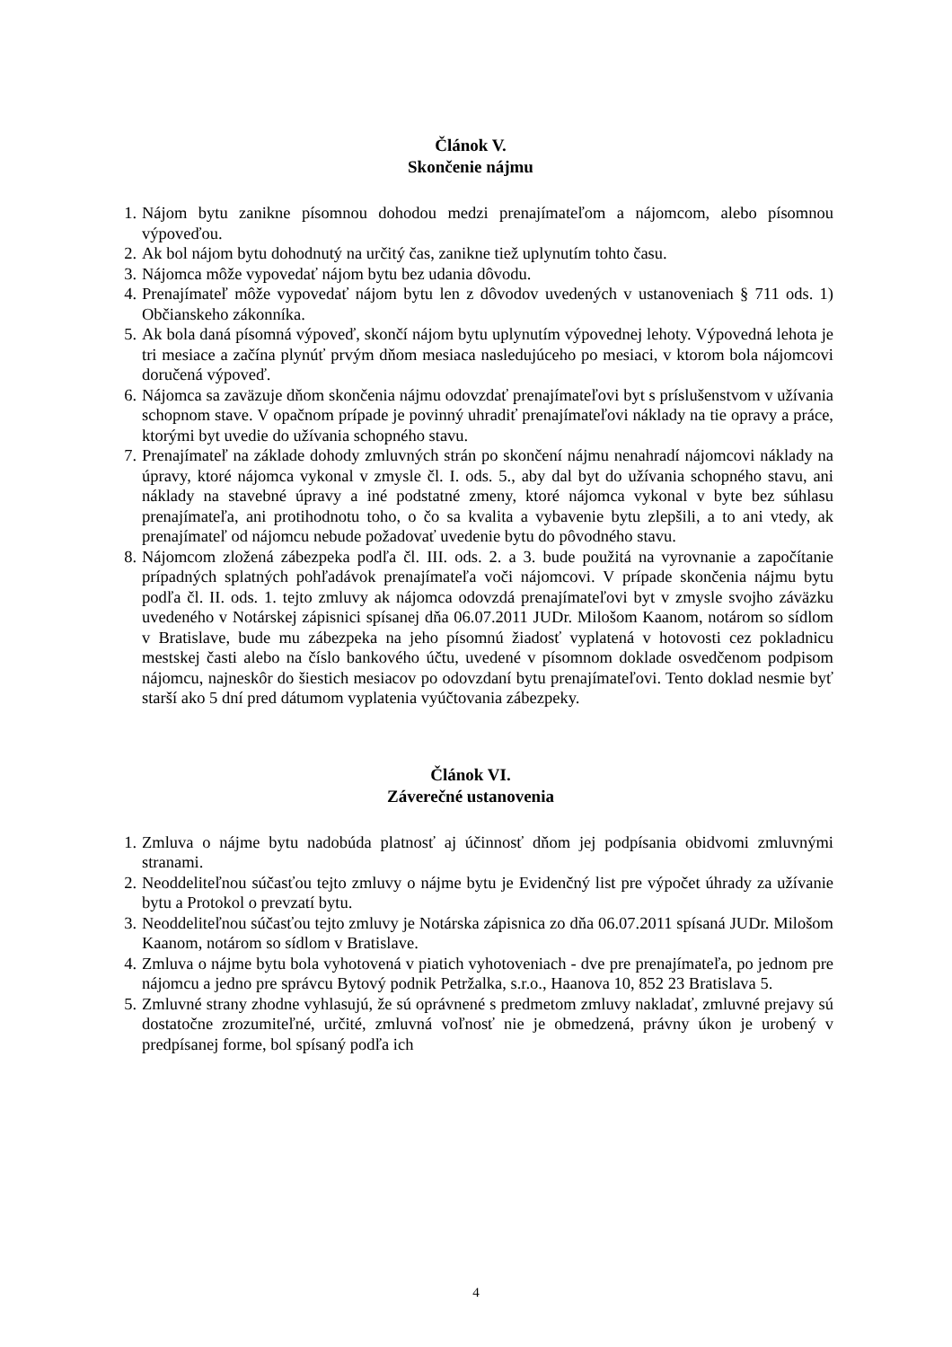Článok V.
Skončenie nájmu
1. Nájom bytu zanikne písomnou dohodou medzi prenajímateľom a nájomcom, alebo písomnou výpoveďou.
2. Ak bol nájom bytu dohodnutý na určitý čas, zanikne tiež uplynutím tohto času.
3. Nájomca môže vypovedať nájom bytu bez udania dôvodu.
4. Prenajímateľ môže vypovedať nájom bytu len z dôvodov uvedených v ustanoveniach § 711 ods. 1) Občianskeho zákonníka.
5. Ak bola daná písomná výpoveď, skončí nájom bytu uplynutím výpovednej lehoty. Výpovedná lehota je tri mesiace a začína plynúť prvým dňom mesiaca nasledujúceho po mesiaci, v ktorom bola nájomcovi doručená výpoveď.
6. Nájomca sa zaväzuje dňom skončenia nájmu odovzdať prenajímateľovi byt s príslušenstvom v užívania schopnom stave. V opačnom prípade je povinný uhradiť prenajímateľovi náklady na tie opravy a práce, ktorými byt uvedie do užívania schopného stavu.
7. Prenajímateľ na základe dohody zmluvných strán po skončení nájmu nenahradí nájomcovi náklady na úpravy, ktoré nájomca vykonal v zmysle čl. I. ods. 5., aby dal byt do užívania schopného stavu, ani náklady na stavebné úpravy a iné podstatné zmeny, ktoré nájomca vykonal v byte bez súhlasu prenajímateľa, ani protihodnotu toho, o čo sa kvalita a vybavenie bytu zlepšili, a to ani vtedy, ak prenajímateľ od nájomcu nebude požadovať uvedenie bytu do pôvodného stavu.
8. Nájomcom zložená zábezpeka podľa čl. III. ods. 2. a 3. bude použitá na vyrovnanie a započítanie prípadných splatných pohľadávok prenajímateľa voči nájomcovi. V prípade skončenia nájmu bytu podľa čl. II. ods. 1. tejto zmluvy ak nájomca odovzdá prenajímateľovi byt v zmysle svojho záväzku uvedeného v Notárskej zápisnici spísanej dňa 06.07.2011 JUDr. Milošom Kaanom, notárom so sídlom v Bratislave, bude mu zábezpeka na jeho písomnú žiadosť vyplatená v hotovosti cez pokladnicu mestskej časti alebo na číslo bankového účtu, uvedené v písomnom doklade osvedčenom podpisom nájomcu, najneskôr do šiestich mesiacov po odovzdaní bytu prenajímateľovi. Tento doklad nesmie byť starší ako 5 dní pred dátumom vyplatenia vyúčtovania zábezpeky.
Článok VI.
Záverečné ustanovenia
1. Zmluva o nájme bytu nadobúda platnosť aj účinnosť dňom jej podpísania obidvomi zmluvnými stranami.
2. Neoddeliteľnou súčasťou tejto zmluvy o nájme bytu je Evidenčný list pre výpočet úhrady za užívanie bytu a Protokol o prevzatí bytu.
3. Neoddeliteľnou súčasťou tejto zmluvy je Notárska zápisnica zo dňa 06.07.2011 spísaná JUDr. Milošom Kaanom, notárom so sídlom v Bratislave.
4. Zmluva o nájme bytu bola vyhotovená v piatich vyhotoveniach - dve pre prenajímateľa, po jednom pre nájomcu a jedno pre správcu Bytový podnik Petržalka, s.r.o., Haanova 10, 852 23 Bratislava 5.
5. Zmluvné strany zhodne vyhlasujú, že sú oprávnené s predmetom zmluvy nakladať, zmluvné prejavy sú dostatočne zrozumiteľné, určité, zmluvná voľnosť nie je obmedzená, právny úkon je urobený v predpísanej forme, bol spísaný podľa ich
4